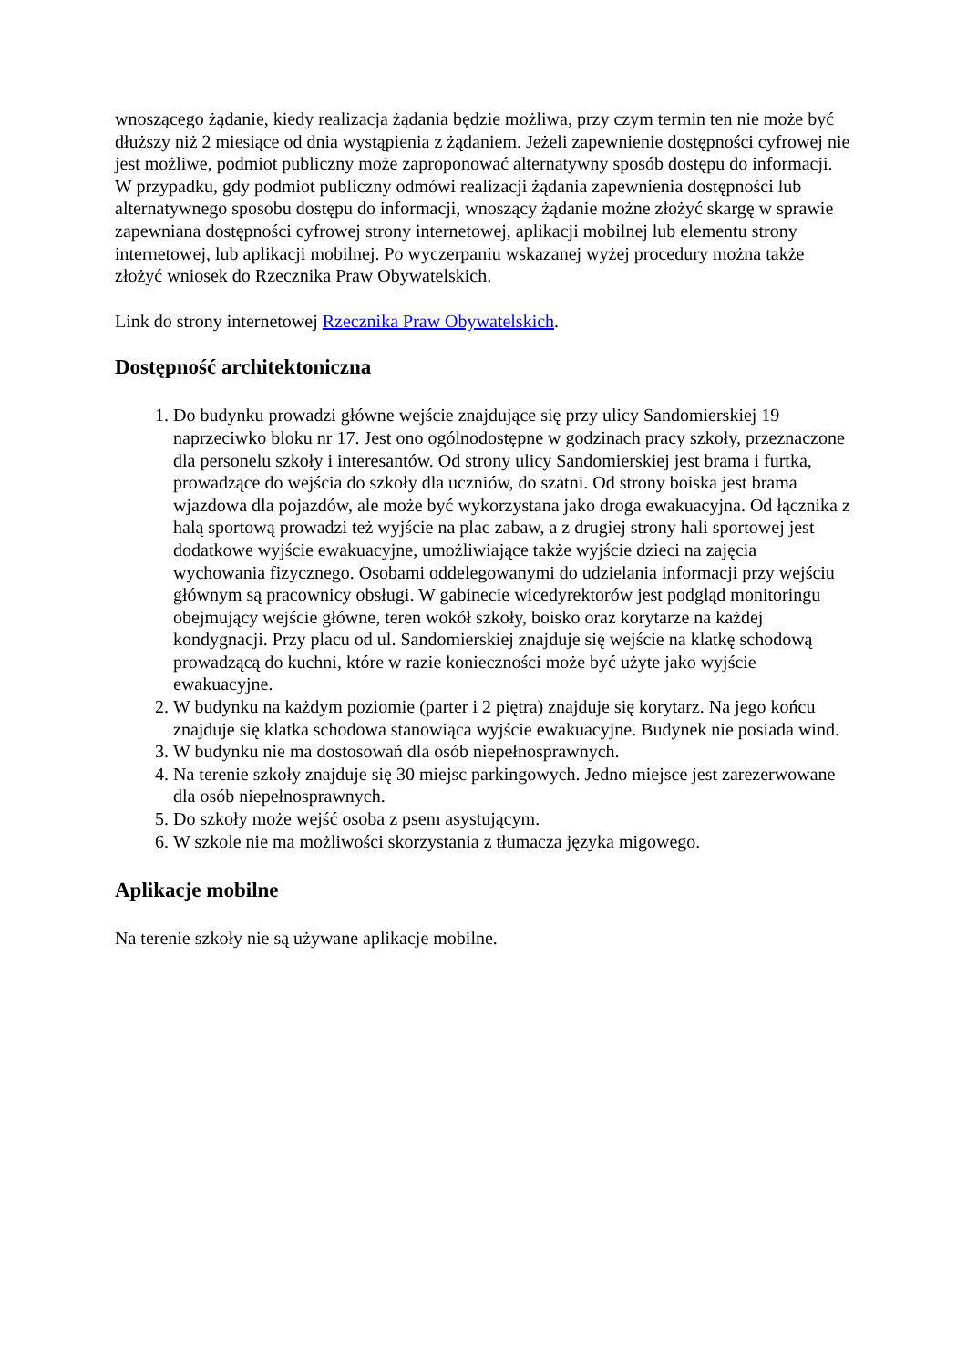wnoszącego żądanie, kiedy realizacja żądania będzie możliwa, przy czym termin ten nie może być dłuższy niż 2 miesiące od dnia wystąpienia z żądaniem. Jeżeli zapewnienie dostępności cyfrowej nie jest możliwe, podmiot publiczny może zaproponować alternatywny sposób dostępu do informacji. W przypadku, gdy podmiot publiczny odmówi realizacji żądania zapewnienia dostępności lub alternatywnego sposobu dostępu do informacji, wnoszący żądanie możne złożyć skargę w sprawie zapewniana dostępności cyfrowej strony internetowej, aplikacji mobilnej lub elementu strony internetowej, lub aplikacji mobilnej. Po wyczerpaniu wskazanej wyżej procedury można także złożyć wniosek do Rzecznika Praw Obywatelskich.
Link do strony internetowej Rzecznika Praw Obywatelskich.
Dostępność architektoniczna
1. Do budynku prowadzi główne wejście znajdujące się przy ulicy Sandomierskiej 19 naprzeciwko bloku nr 17. Jest ono ogólnodostępne w godzinach pracy szkoły, przeznaczone dla personelu szkoły i interesantów. Od strony ulicy Sandomierskiej jest brama i furtka, prowadzące do wejścia do szkoły dla uczniów, do szatni. Od strony boiska jest brama wjazdowa dla pojazdów, ale może być wykorzystana jako droga ewakuacyjna. Od łącznika z halą sportową prowadzi też wyjście na plac zabaw, a z drugiej strony hali sportowej jest dodatkowe wyjście ewakuacyjne, umożliwiające także wyjście dzieci na zajęcia wychowania fizycznego. Osobami oddelegowanymi do udzielania informacji przy wejściu głównym są pracownicy obsługi. W gabinecie wicedyrektorów jest podgląd monitoringu obejmujący wejście główne, teren wokół szkoły, boisko oraz korytarze na każdej kondygnacji. Przy placu od ul. Sandomierskiej znajduje się wejście na klatkę schodową prowadzącą do kuchni, które w razie konieczności może być użyte jako wyjście ewakuacyjne.
2. W budynku na każdym poziomie (parter i 2 piętra) znajduje się korytarz. Na jego końcu znajduje się klatka schodowa stanowiąca wyjście ewakuacyjne. Budynek nie posiada wind.
3. W budynku nie ma dostosowań dla osób niepełnosprawnych.
4. Na terenie szkoły znajduje się 30 miejsc parkingowych. Jedno miejsce jest zarezerwowane dla osób niepełnosprawnych.
5. Do szkoły może wejść osoba z psem asystującym.
6. W szkole nie ma możliwości skorzystania z tłumacza języka migowego.
Aplikacje mobilne
Na terenie szkoły nie są używane aplikacje mobilne.